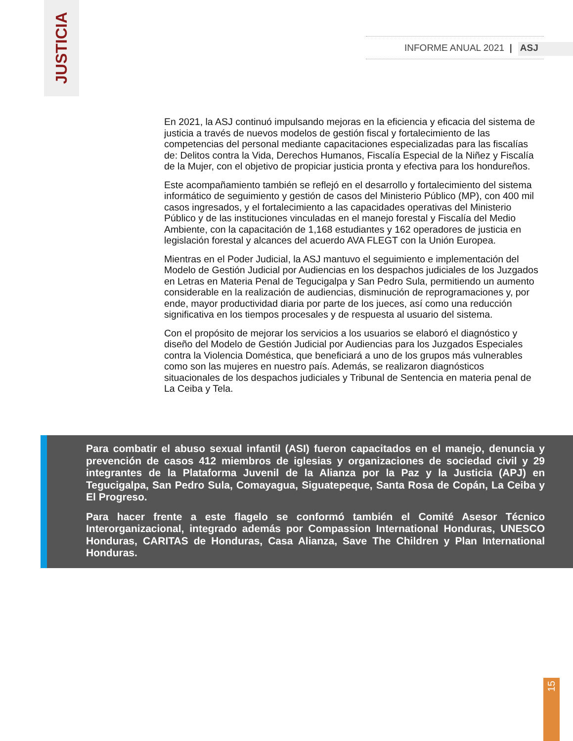JUSTICIA
INFORME ANUAL 2021 | ASJ
En 2021, la ASJ continuó impulsando mejoras en la eficiencia y eficacia del sistema de justicia a través de nuevos modelos de gestión fiscal y fortalecimiento de las competencias del personal mediante capacitaciones especializadas para las fiscalías de: Delitos contra la Vida, Derechos Humanos, Fiscalía Especial de la Niñez y Fiscalía de la Mujer, con el objetivo de propiciar justicia pronta y efectiva para los hondureños.
Este acompañamiento también se reflejó en el desarrollo y fortalecimiento del sistema informático de seguimiento y gestión de casos del Ministerio Público (MP), con 400 mil casos ingresados, y el fortalecimiento a las capacidades operativas del Ministerio Público y de las instituciones vinculadas en el manejo forestal y Fiscalía del Medio Ambiente, con la capacitación de 1,168 estudiantes y 162 operadores de justicia en legislación forestal y alcances del acuerdo AVA FLEGT con la Unión Europea.
Mientras en el Poder Judicial, la ASJ mantuvo el seguimiento e implementación del Modelo de Gestión Judicial por Audiencias en los despachos judiciales de los Juzgados en Letras en Materia Penal de Tegucigalpa y San Pedro Sula, permitiendo un aumento considerable en la realización de audiencias, disminución de reprogramaciones y, por ende, mayor productividad diaria por parte de los jueces, así como una reducción significativa en los tiempos procesales y de respuesta al usuario del sistema.
Con el propósito de mejorar los servicios a los usuarios se elaboró el diagnóstico y diseño del Modelo de Gestión Judicial por Audiencias para los Juzgados Especiales contra la Violencia Doméstica, que beneficiará a uno de los grupos más vulnerables como son las mujeres en nuestro país. Además, se realizaron diagnósticos situacionales de los despachos judiciales y Tribunal de Sentencia en materia penal de La Ceiba y Tela.
Para combatir el abuso sexual infantil (ASI) fueron capacitados en el manejo, denuncia y prevención de casos 412 miembros de iglesias y organizaciones de sociedad civil y 29 integrantes de la Plataforma Juvenil de la Alianza por la Paz y la Justicia (APJ) en Tegucigalpa, San Pedro Sula, Comayagua, Siguatepeque, Santa Rosa de Copán, La Ceiba y El Progreso.
Para hacer frente a este flagelo se conformó también el Comité Asesor Técnico Interorganizacional, integrado además por Compassion International Honduras, UNESCO Honduras, CARITAS de Honduras, Casa Alianza, Save The Children y Plan International Honduras.
15